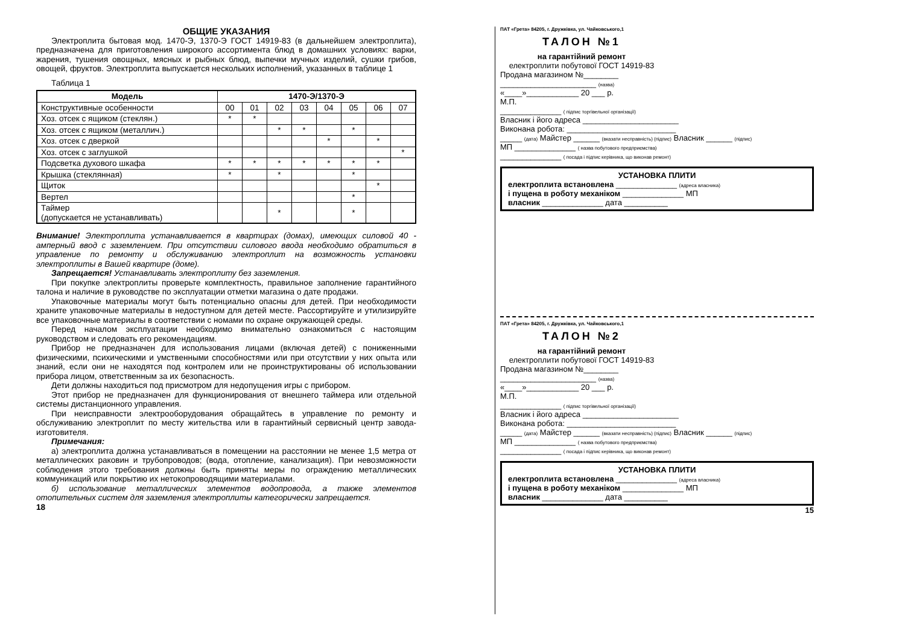ОБЩИЕ УКАЗАНИЯ
Электроплита бытовая мод. 1470-Э, 1370-Э ГОСТ 14919-83 (в дальнейшем электроплита), предназначена для приготовления широкого ассортимента блюд в домашних условиях: варки, жарения, тушения овощных, мясных и рыбных блюд, выпечки мучных изделий, сушки грибов, овощей, фруктов. Электроплита выпускается нескольких исполнений, указанных в таблице 1
Таблица 1
| Модель | 1470-Э/1370-Э | | | | | | | |
| --- | --- | --- | --- | --- | --- | --- | --- | --- |
| Конструктивные особенности | 00 | 01 | 02 | 03 | 04 | 05 | 06 | 07 |
| Хоз. отсек с ящиком (стеклян.) | * | * | | | | | | |
| Хоз. отсек с ящиком (металлич.) | | | * | * | | * | | |
| Хоз. отсек с дверкой | | | | | * | | * | |
| Хоз. отсек с заглушкой | | | | | | | | * |
| Подсветка духового шкафа | * | * | * | * | * | * | * | |
| Крышка (стеклянная) | * | | * | | | * | | |
| Щиток | | | | | | | * | |
| Вертел | | | | | | * | | |
| Таймер (допускается не устанавливать) | | | * | | | * | | |
Внимание! Электроплита устанавливается в квартирах (домах), имеющих силовой 40 - амперный ввод с заземлением. При отсутствии силового ввода необходимо обратиться в управление по ремонту и обслуживанию электроплит на возможность установки электроплиты в Вашей квартире (доме).
Запрещается! Устанавливать электроплиту без заземления.
При покупке электроплиты проверьте комплектность, правильное заполнение гарантийного талона и наличие в руководстве по эксплуатации отметки магазина о дате продажи.
Упаковочные материалы могут быть потенциально опасны для детей. При необходимости храните упаковочные материалы в недоступном для детей месте. Рассортируйте и утилизируйте все упаковочные материалы в соответствии с номами по охране окружающей среды.
Перед началом эксплуатации необходимо внимательно ознакомиться с настоящим руководством и следовать его рекомендациям.
Прибор не предназначен для использования лицами (включая детей) с пониженными физическими, психическими и умственными способностями или при отсутствии у них опыта или знаний, если они не находятся под контролем или не проинструктированы об использовании прибора лицом, ответственным за их безопасность.
Дети должны находиться под присмотром для недопущения игры с прибором.
Этот прибор не предназначен для функционирования от внешнего таймера или отдельной системы дистанционного управления.
При неисправности электрооборудования обращайтесь в управление по ремонту и обслуживанию электроплит по месту жительства или в гарантийный сервисный центр завода-изготовителя.
Примечания:
а) электроплита должна устанавливаться в помещении на расстоянии не менее 1,5 метра от металлических раковин и трубопроводов; (вода, отопление, канализация). При невозможности соблюдения этого требования должны быть приняты меры по ограждению металлических коммуникаций или покрытию их нетокопроводящими материалами.
б) использование металлических элементов водопровода, а также элементов отопительных систем для заземления электроплиты категорически запрещается.
18
ПАТ «Грета» 84205, г. Дружківка, ул. Чайковського,1
ТАЛОН №1
на гарантійний ремонт
електроплити побутової ГОСТ 14919-83
Продана магазином №________
______________________ (назва)
«____»____________ 20 ___ р.
М.П.
______________ ( підпис торгівельної організації)
Власник і його адреса ______________________
Виконана робота: _________________________
_____ (дата) Майстер ______ (вказати несправність) (підпис) Власник ______ (підпис)
МП ______________ ( назва побутового предприємства)
______________ ( посада і підпис керівника, що виконав ремонт)
УСТАНОВКА ПЛИТИ
електроплита встановлена ______________ (адреса власника)
і пущена в роботу механіком ______________ МП
власник ______________ дата __________
ПАТ «Грета» 84205, г. Дружківка, ул. Чайковського,1
ТАЛОН №2
на гарантійний ремонт
електроплити побутової ГОСТ 14919-83
Продана магазином №________
______________________ (назва)
«____»____________ 20 ___ р.
М.П.
______________ ( підпис торгівельної організації)
Власник і його адреса ______________________
Виконана робота: _________________________
_____ (дата) Майстер ______ (вказати несправність) (підпис) Власник ______ (підпис)
МП ______________ ( назва побутового предприємства)
______________ ( посада і підпис керівника, що виконав ремонт)
УСТАНОВКА ПЛИТИ
електроплита встановлена ______________ (адреса власника)
і пущена в роботу механіком ______________ МП
власник ______________ дата __________
15